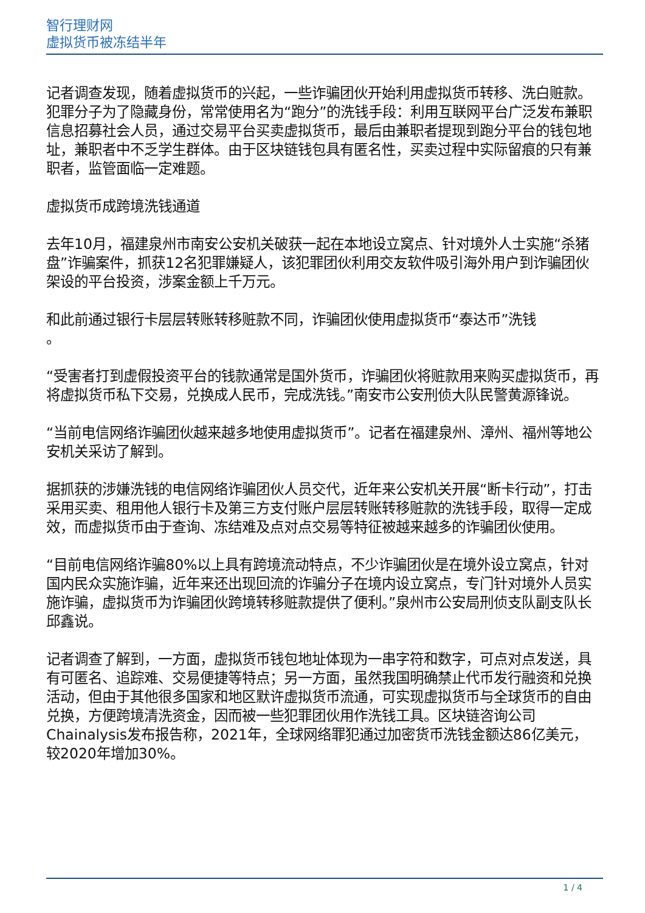智行理财网
虚拟货币被冻结半年
记者调查发现，随着虚拟货币的兴起，一些诈骗团伙开始利用虚拟货币转移、洗白赃款。犯罪分子为了隐藏身份，常常使用名为“跑分”的洗钱手段：利用互联网平台广泛发布兼职信息招募社会人员，通过交易平台买卖虚拟货币，最后由兼职者提现到跑分平台的钱包地址，兼职者中不乏学生群体。由于区块链钱包具有匿名性，买卖过程中实际留痕的只有兼职者，监管面临一定难题。
虚拟货币成跨境洗钱通道
去年10月，福建泉州市南安公安机关破获一起在本地设立窝点、针对境外人士实施“杀猪盘”诈骗案件，抓获12名犯罪嫌疑人，该犯罪团伙利用交友软件吸引海外用户到诈骗团伙架设的平台投资，涉案金额上千万元。
和此前通过银行卡层层转账转移赃款不同，诈骗团伙使用虚拟货币“泰达币”洗钱
。
“受害者打到虚假投资平台的钱款通常是国外货币，诈骗团伙将赃款用来购买虚拟货币，再将虚拟货币私下交易，兑换成人民币，完成洗钱。”南安市公安刑侦大队民警黄源锋说。
“当前电信网络诈骗团伙越来越多地使用虚拟货币”。记者在福建泉州、漳州、福州等地公安机关采访了解到。
据抓获的涉嫌洗钱的电信网络诈骗团伙人员交代，近年来公安机关开展“断卡行动”，打击采用买卖、租用他人银行卡及第三方支付账户层层转账转移赃款的洗钱手段，取得一定成效，而虚拟货币由于查询、冻结难及点对点交易等特征被越来越多的诈骗团伙使用。
“目前电信网络诈骗80%以上具有跨境流动特点，不少诈骗团伙是在境外设立窝点，针对国内民众实施诈骗，近年来还出现回流的诈骗分子在境内设立窝点，专门针对境外人员实施诈骗，虚拟货币为诈骗团伙跨境转移赃款提供了便利。”泉州市公安局刑侦支队副支队长邱鑫说。
记者调查了解到，一方面，虚拟货币钱包地址体现为一串字符和数字，可点对点发送，具有可匿名、追踪难、交易便捷等特点；另一方面，虽然我国明确禁止代币发行融资和兑换活动，但由于其他很多国家和地区默许虚拟货币流通，可实现虚拟货币与全球货币的自由兑换，方便跨境清洗资金，因而被一些犯罪团伙用作洗钱工具。区块链咨询公司Chainalysis发布报告称，2021年，全球网络罪犯通过加密货币洗钱金额达86亿美元，较2020年增加30%。
1 / 4